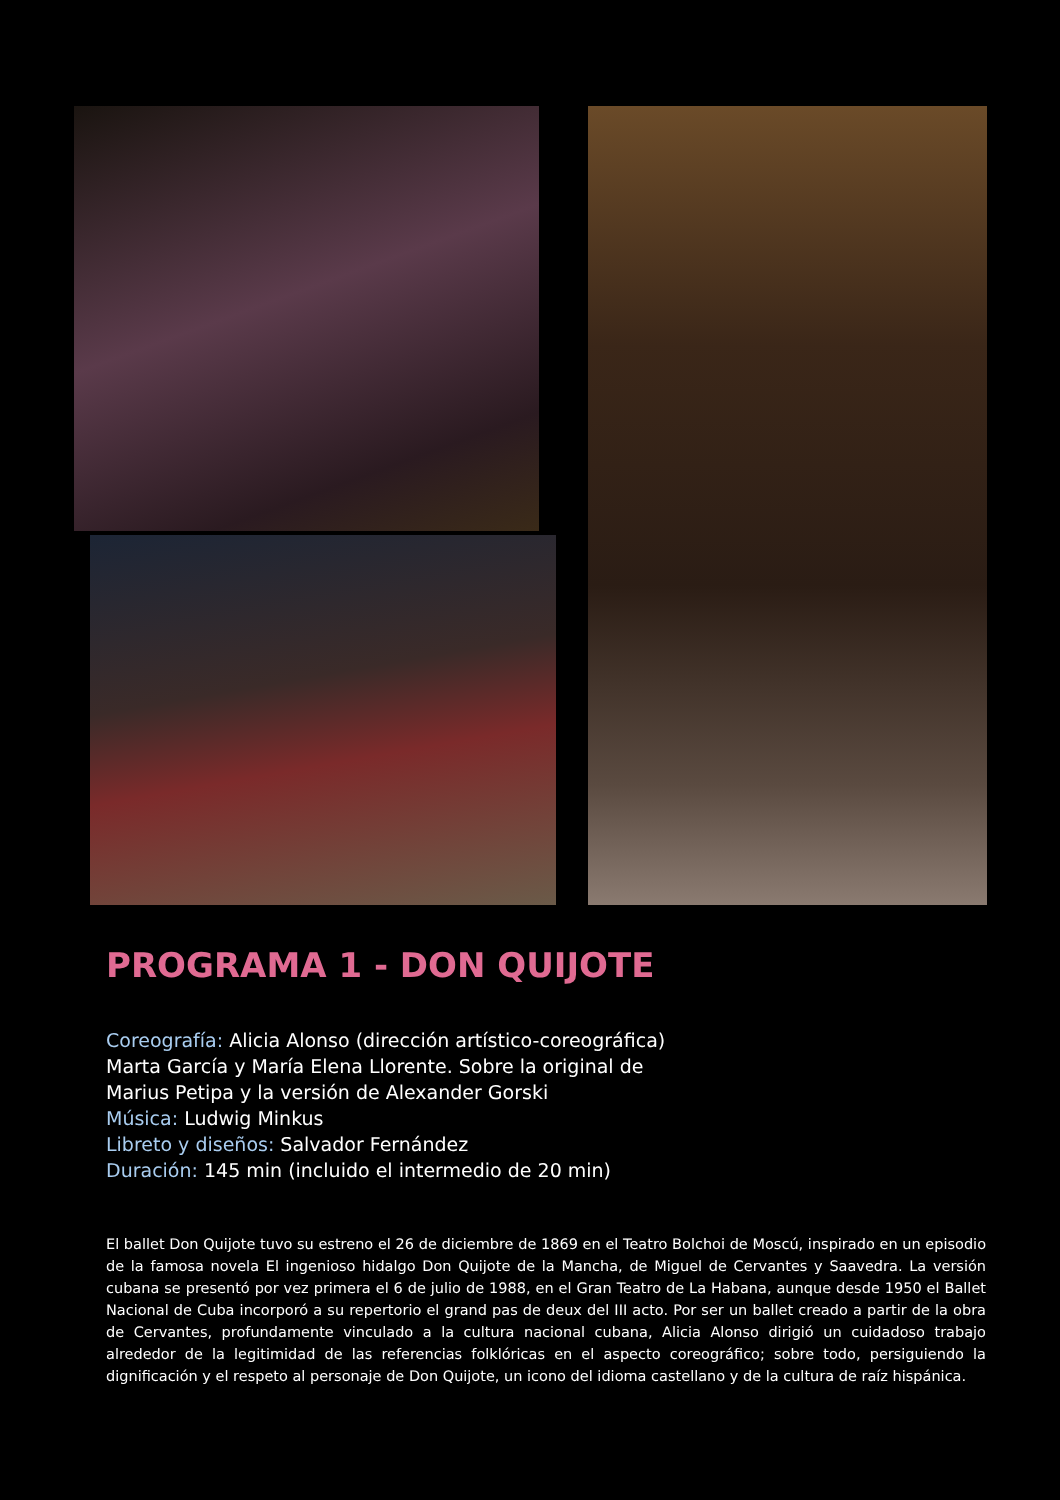PROGRAMA 1 - DON QUIJOTE
Coreografía: Alicia Alonso (dirección artístico-coreográfica) Marta García y María Elena Llorente. Sobre la original de Marius Petipa y la versión de Alexander Gorski
Música: Ludwig Minkus
Libreto y diseños: Salvador Fernández
Duración: 145 min (incluido el intermedio de 20 min)
El ballet Don Quijote tuvo su estreno el 26 de diciembre de 1869 en el Teatro Bolchoi de Moscú, inspirado en un episodio de la famosa novela El ingenioso hidalgo Don Quijote de la Mancha, de Miguel de Cervantes y Saavedra. La versión cubana se presentó por vez primera el 6 de julio de 1988, en el Gran Teatro de La Habana, aunque desde 1950 el Ballet Nacional de Cuba incorporó a su repertorio el grand pas de deux del III acto. Por ser un ballet creado a partir de la obra de Cervantes, profundamente vinculado a la cultura nacional cubana, Alicia Alonso dirigió un cuidadoso trabajo alrededor de la legitimidad de las referencias folklóricas en el aspecto coreográfico; sobre todo, persiguiendo la dignificación y el respeto al personaje de Don Quijote, un icono del idioma castellano y de la cultura de raíz hispánica.